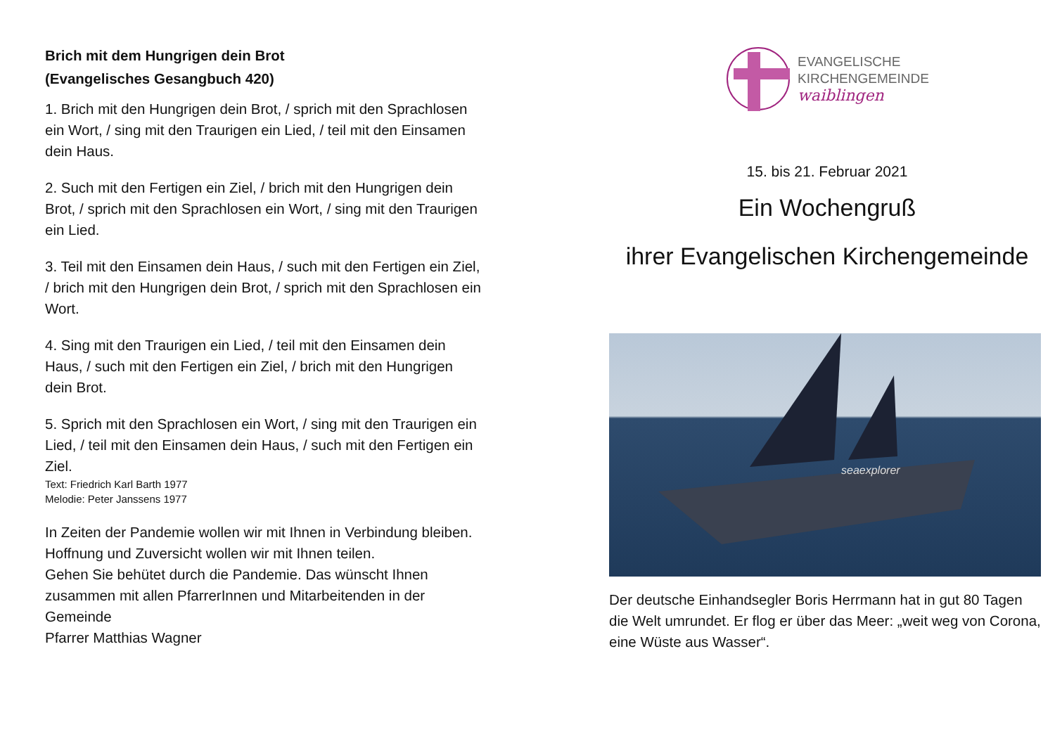Brich mit dem Hungrigen dein Brot
(Evangelisches Gesangbuch 420)
1. Brich mit den Hungrigen dein Brot, / sprich mit den Sprachlosen ein Wort, / sing mit den Traurigen ein Lied, / teil mit den Einsamen dein Haus.
2. Such mit den Fertigen ein Ziel, / brich mit den Hungrigen dein Brot, / sprich mit den Sprachlosen ein Wort, / sing mit den Traurigen ein Lied.
3. Teil mit den Einsamen dein Haus, / such mit den Fertigen ein Ziel, / brich mit den Hungrigen dein Brot, / sprich mit den Sprachlosen ein Wort.
4. Sing mit den Traurigen ein Lied, / teil mit den Einsamen dein Haus, / such mit den Fertigen ein Ziel, / brich mit den Hungrigen dein Brot.
5. Sprich mit den Sprachlosen ein Wort, / sing mit den Traurigen ein Lied, / teil mit den Einsamen dein Haus, / such mit den Fertigen ein Ziel.
Text: Friedrich Karl Barth 1977
Melodie: Peter Janssens 1977
In Zeiten der Pandemie wollen wir mit Ihnen in Verbindung bleiben. Hoffnung und Zuversicht wollen wir mit Ihnen teilen.
Gehen Sie behütet durch die Pandemie. Das wünscht Ihnen zusammen mit allen PfarrerInnen und Mitarbeitenden in der Gemeinde
Pfarrer Matthias Wagner
EVANGELISCHE
KIRCHENGEMEINDE
waiblingen
15. bis 21. Februar 2021
Ein Wochengruß
ihrer Evangelischen Kirchengemeinde
seaexplorer
Der deutsche Einhandsegler Boris Herrmann hat in gut 80 Tagen die Welt umrundet. Er flog er über das Meer: „weit weg von Corona, eine Wüste aus Wasser“.